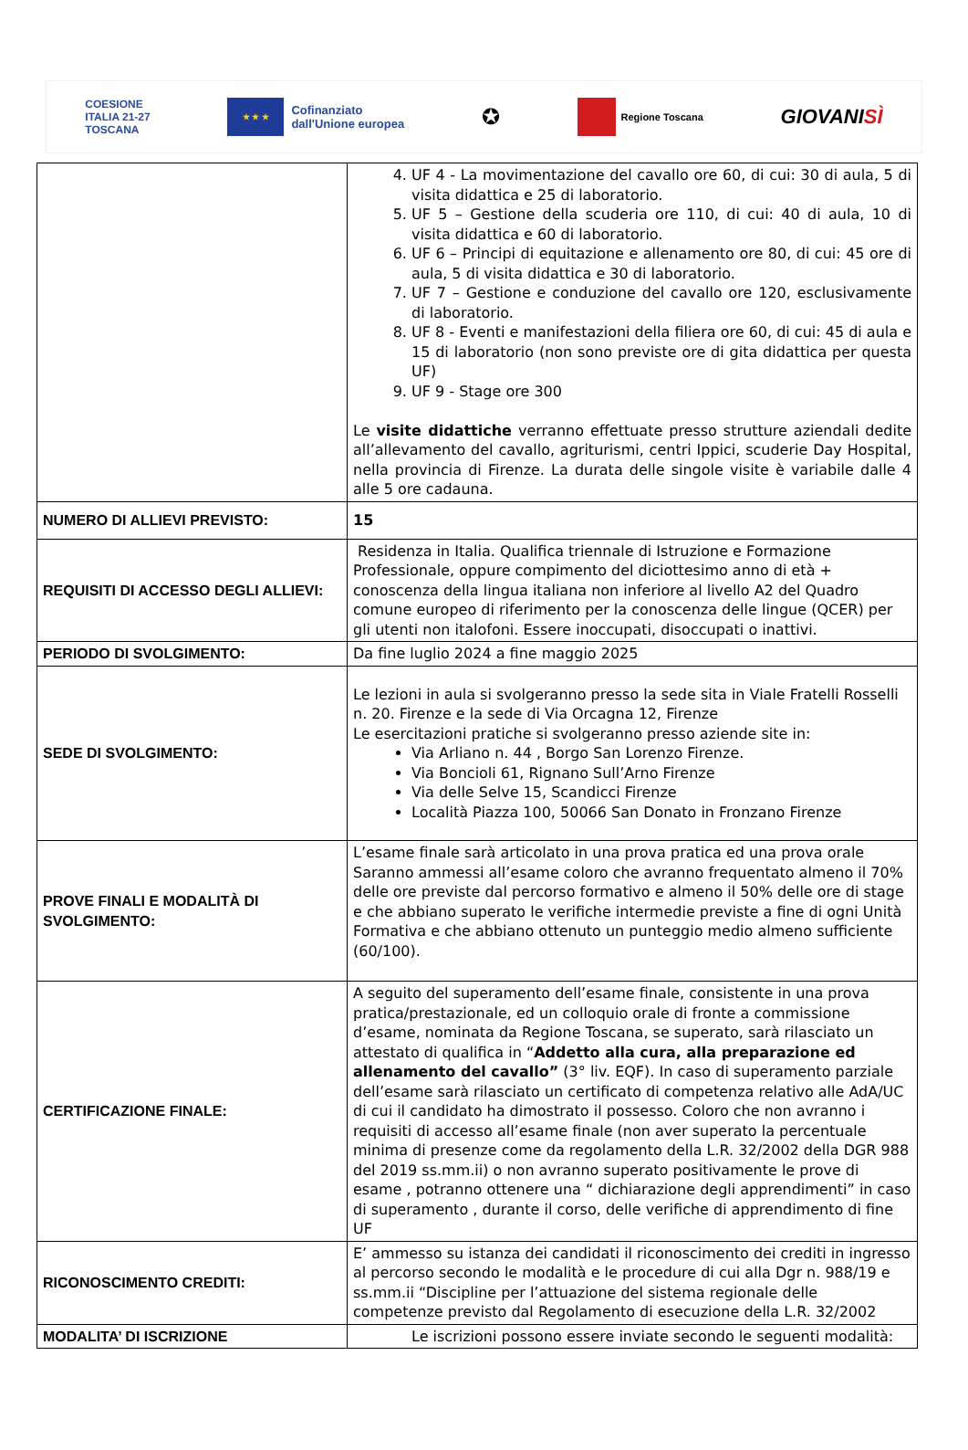COESIONE
ITALIA 21-27
TOSCANA
★ ★ ★
Cofinanziato
dall'Unione europea
✪
Regione Toscana
GIOVANISÌ
| | 4. UF 4 - La movimentazione del cavallo ore 60, di cui: 30 di aula, 5 di visita didattica e 25 di laboratorio. 5. UF 5 – Gestione della scuderia ore 110, di cui: 40 di aula, 10 di visita didattica e 60 di laboratorio. 6. UF 6 – Principi di equitazione e allenamento ore 80, di cui: 45 ore di aula, 5 di visita didattica e 30 di laboratorio. 7. UF 7 – Gestione e conduzione del cavallo ore 120, esclusivamente di laboratorio. 8. UF 8 - Eventi e manifestazioni della filiera ore 60, di cui: 45 di aula e 15 di laboratorio (non sono previste ore di gita didattica per questa UF) 9. UF 9 - Stage ore 300 Le visite didattiche verranno effettuate presso strutture aziendali dedite all’allevamento del cavallo, agriturismi, centri Ippici, scuderie Day Hospital, nella provincia di Firenze. La durata delle singole visite è variabile dalle 4 alle 5 ore cadauna. |
| NUMERO DI ALLIEVI PREVISTO: | 15 |
| REQUISITI DI ACCESSO DEGLI ALLIEVI: | Residenza in Italia. Qualifica triennale di Istruzione e Formazione Professionale, oppure compimento del diciottesimo anno di età + conoscenza della lingua italiana non inferiore al livello A2 del Quadro comune europeo di riferimento per la conoscenza delle lingue (QCER) per gli utenti non italofoni. Essere inoccupati, disoccupati o inattivi. |
| PERIODO DI SVOLGIMENTO: | Da fine luglio 2024 a fine maggio 2025 |
| SEDE DI SVOLGIMENTO: | Le lezioni in aula si svolgeranno presso la sede sita in Viale Fratelli Rosselli n. 20. Firenze e la sede di Via Orcagna 12, Firenze Le esercitazioni pratiche si svolgeranno presso aziende site in: Via Arliano n. 44 , Borgo San Lorenzo Firenze. Via Boncioli 61, Rignano Sull’Arno Firenze Via delle Selve 15, Scandicci Firenze Località Piazza 100, 50066 San Donato in Fronzano Firenze |
| PROVE FINALI E MODALITÀ DI SVOLGIMENTO: | L’esame finale sarà articolato in una prova pratica ed una prova orale Saranno ammessi all’esame coloro che avranno frequentato almeno il 70% delle ore previste dal percorso formativo e almeno il 50% delle ore di stage e che abbiano superato le verifiche intermedie previste a fine di ogni Unità Formativa e che abbiano ottenuto un punteggio medio almeno sufficiente (60/100). |
| CERTIFICAZIONE FINALE: | A seguito del superamento dell’esame finale, consistente in una prova pratica/prestazionale, ed un colloquio orale di fronte a commissione d’esame, nominata da Regione Toscana, se superato, sarà rilasciato un attestato di qualifica in “ Addetto alla cura, alla preparazione ed allenamento del cavallo” (3° liv. EQF). In caso di superamento parziale dell’esame sarà rilasciato un certificato di competenza relativo alle AdA/UC di cui il candidato ha dimostrato il possesso. Coloro che non avranno i requisiti di accesso all’esame finale (non aver superato la percentuale minima di presenze come da regolamento della L.R. 32/2002 della DGR 988 del 2019 ss.mm.ii) o non avranno superato positivamente le prove di esame , potranno ottenere una “ dichiarazione degli apprendimenti” in caso di superamento , durante il corso, delle verifiche di apprendimento di fine UF |
| RICONOSCIMENTO CREDITI: | E’ ammesso su istanza dei candidati il riconoscimento dei crediti in ingresso al percorso secondo le modalità e le procedure di cui alla Dgr n. 988/19 e ss.mm.ii “Discipline per l’attuazione del sistema regionale delle competenze previsto dal Regolamento di esecuzione della L.R. 32/2002 |
| MODALITA’ DI ISCRIZIONE | Le iscrizioni possono essere inviate secondo le seguenti modalità: |